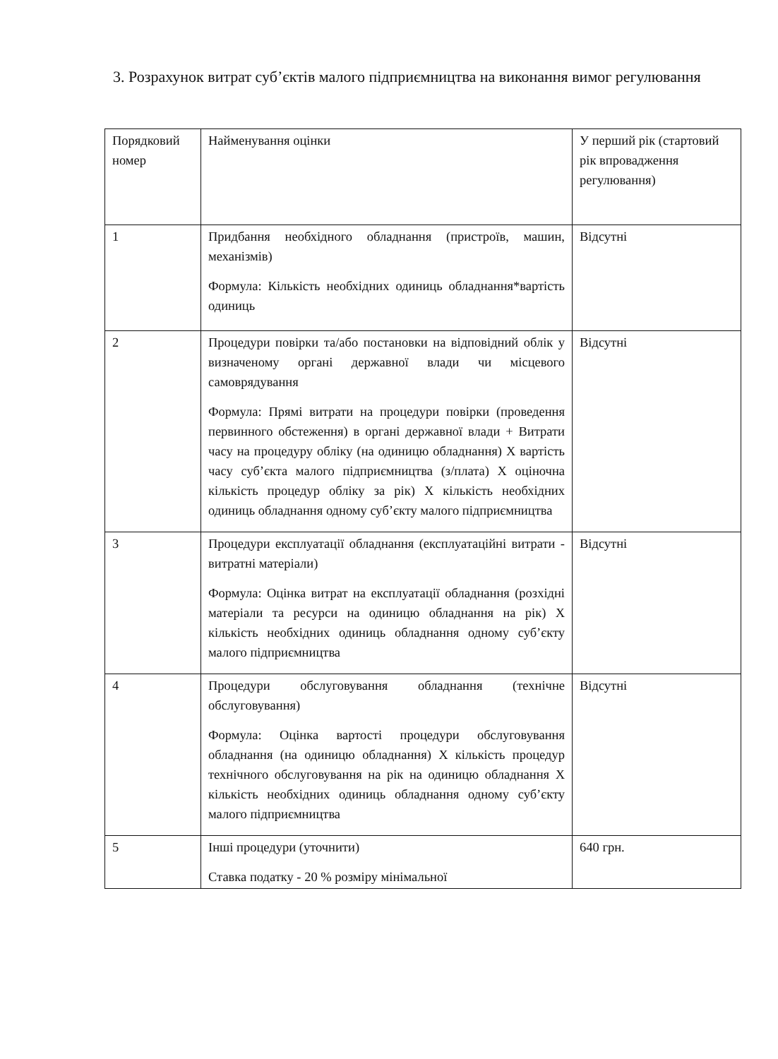3. Розрахунок витрат суб’єктів малого підприємництва на виконання вимог регулювання
| Порядковий номер | Найменування оцінки | У перший рік (стартовий рік впровадження регулювання) |
| 1 | Придбання необхідного обладнання (пристроїв, машин, механізмів) Формула: Кількість необхідних одиниць обладнання*вартість одиниць | Відсутні |
| 2 | Процедури повірки та/або постановки на відповідний облік у визначеному органі державної влади чи місцевого самоврядування Формула: Прямі витрати на процедури повірки (проведення первинного обстеження) в органі державної влади + Витрати часу на процедуру обліку (на одиницю обладнання) X вартість часу суб’єкта малого підприємництва (з/плата) X оціночна кількість процедур обліку за рік) X кількість необхідних одиниць обладнання одному суб’єкту малого підприємництва | Відсутні |
| 3 | Процедури експлуатації обладнання (експлуатаційні витрати - витратні матеріали) Формула: Оцінка витрат на експлуатації обладнання (розхідні матеріали та ресурси на одиницю обладнання на рік) X кількість необхідних одиниць обладнання одному суб’єкту малого підприємництва | Відсутні |
| 4 | Процедури обслуговування обладнання (технічне обслуговування) Формула: Оцінка вартості процедури обслуговування обладнання (на одиницю обладнання) X кількість процедур технічного обслуговування на рік на одиницю обладнання X кількість необхідних одиниць обладнання одному суб’єкту малого підприємництва | Відсутні |
| 5 | Інші процедури (уточнити) Ставка податку - 20 % розміру мінімальної | 640 грн. |